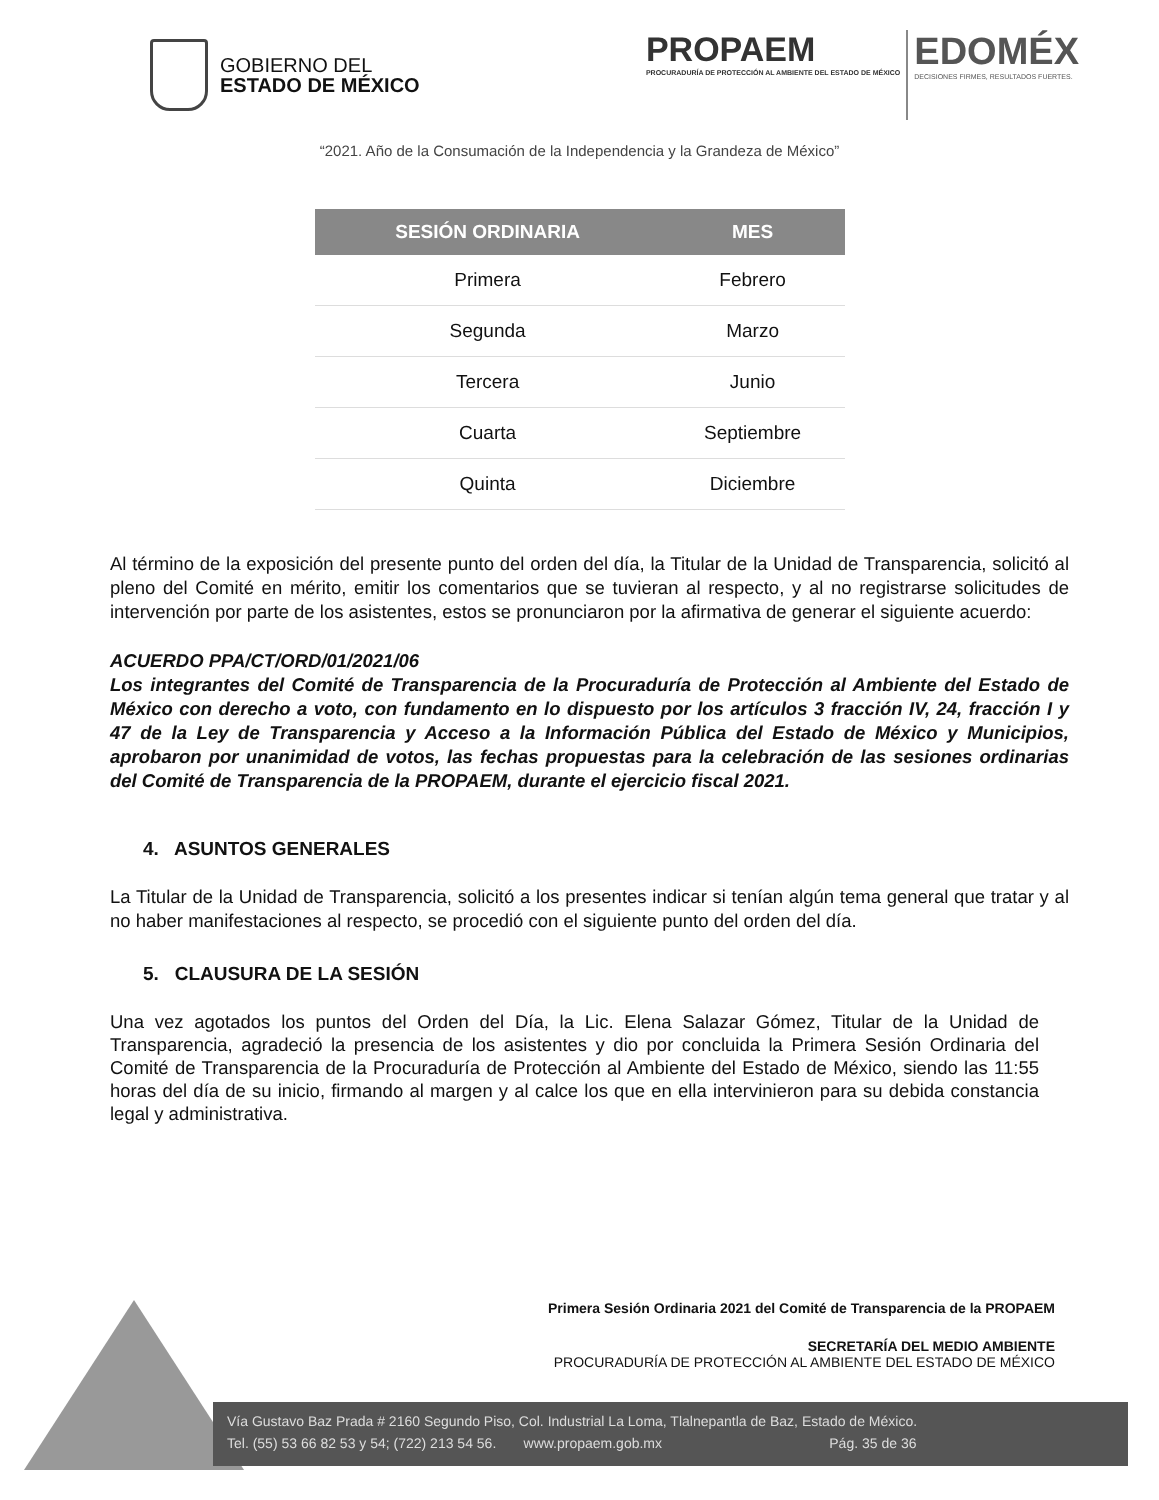GOBIERNO DEL
ESTADO DE MÉXICO
PROPAEM
PROCURADURÍA DE PROTECCIÓN AL AMBIENTE DEL ESTADO DE MÉXICO
EDOMÉX
DECISIONES FIRMES, RESULTADOS FUERTES.
“2021. Año de la Consumación de la Independencia y la Grandeza de México”
| SESIÓN ORDINARIA | MES |
| --- | --- |
| Primera | Febrero |
| Segunda | Marzo |
| Tercera | Junio |
| Cuarta | Septiembre |
| Quinta | Diciembre |
Al término de la exposición del presente punto del orden del día, la Titular de la Unidad de Transparencia, solicitó al pleno del Comité en mérito, emitir los comentarios que se tuvieran al respecto, y al no registrarse solicitudes de intervención por parte de los asistentes, estos se pronunciaron por la afirmativa de generar el siguiente acuerdo:
ACUERDO PPA/CT/ORD/01/2021/06
Los integrantes del Comité de Transparencia de la Procuraduría de Protección al Ambiente del Estado de México con derecho a voto, con fundamento en lo dispuesto por los artículos 3 fracción IV, 24, fracción I y 47 de la Ley de Transparencia y Acceso a la Información Pública del Estado de México y Municipios, aprobaron por unanimidad de votos, las fechas propuestas para la celebración de las sesiones ordinarias del Comité de Transparencia de la PROPAEM, durante el ejercicio fiscal 2021.
4. ASUNTOS GENERALES
La Titular de la Unidad de Transparencia, solicitó a los presentes indicar si tenían algún tema general que tratar y al no haber manifestaciones al respecto, se procedió con el siguiente punto del orden del día.
5. CLAUSURA DE LA SESIÓN
Una vez agotados los puntos del Orden del Día, la Lic. Elena Salazar Gómez, Titular de la Unidad de Transparencia, agradeció la presencia de los asistentes y dio por concluida la Primera Sesión Ordinaria del Comité de Transparencia de la Procuraduría de Protección al Ambiente del Estado de México, siendo las 11:55 horas del día de su inicio, firmando al margen y al calce los que en ella intervinieron para su debida constancia legal y administrativa.
Primera Sesión Ordinaria 2021 del Comité de Transparencia de la PROPAEM
SECRETARÍA DEL MEDIO AMBIENTE
PROCURADURÍA DE PROTECCIÓN AL AMBIENTE DEL ESTADO DE MÉXICO
Vía Gustavo Baz Prada # 2160 Segundo Piso, Col. Industrial La Loma, Tlalnepantla de Baz, Estado de México.
Tel. (55) 53 66 82 53 y 54; (722) 213 54 56. www.propaem.gob.mx Pág. 35 de 36